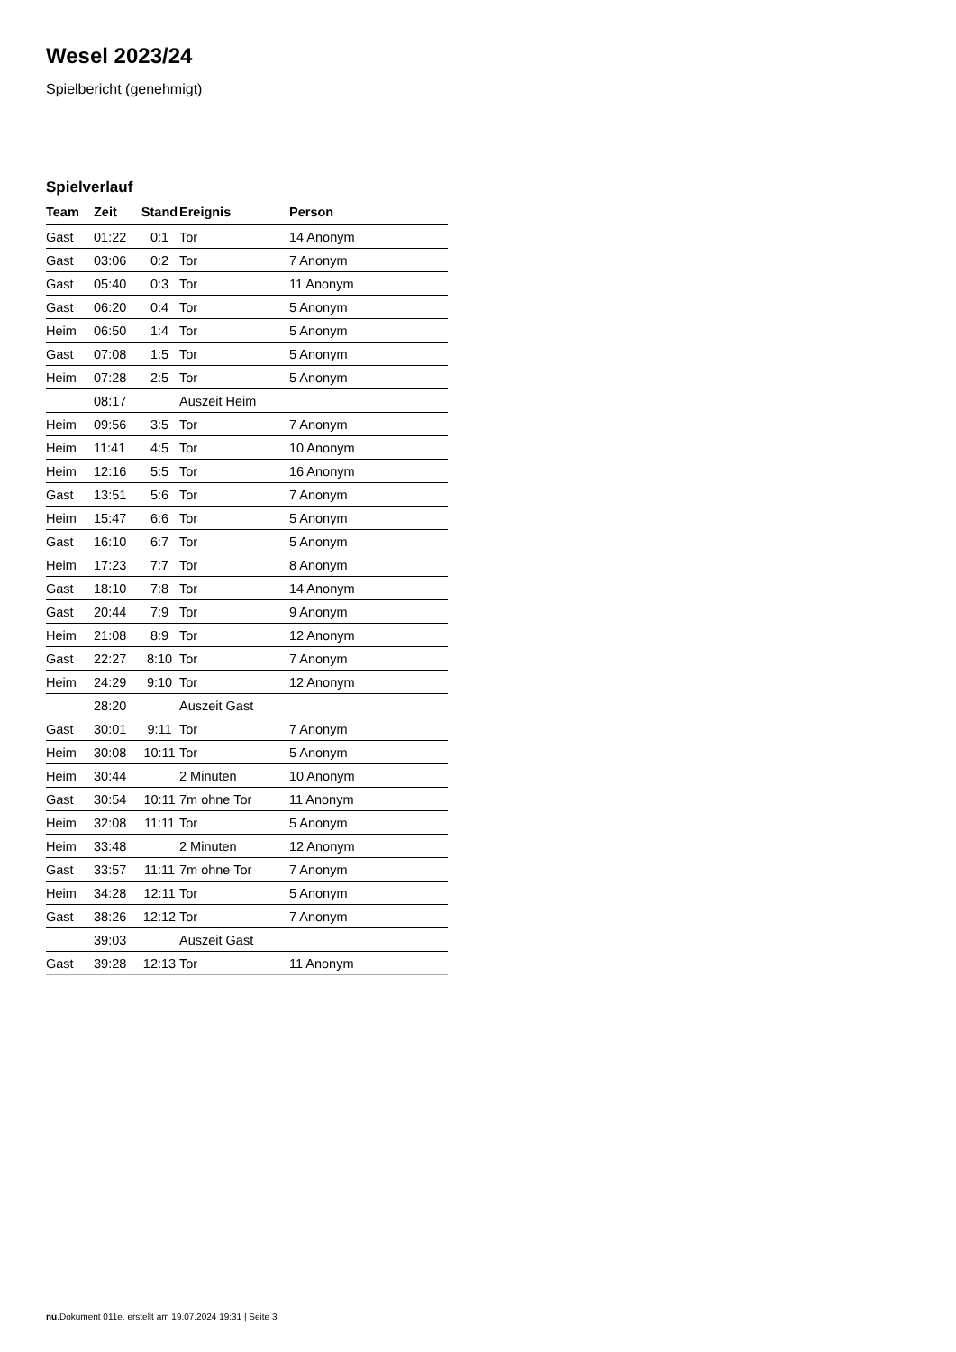Wesel 2023/24
Spielbericht (genehmigt)
Spielverlauf
| Team | Zeit | Stand | Ereignis | Person |
| --- | --- | --- | --- | --- |
| Gast | 01:22 | 0:1 | Tor | 14 Anonym |
| Gast | 03:06 | 0:2 | Tor | 7 Anonym |
| Gast | 05:40 | 0:3 | Tor | 11 Anonym |
| Gast | 06:20 | 0:4 | Tor | 5 Anonym |
| Heim | 06:50 | 1:4 | Tor | 5 Anonym |
| Gast | 07:08 | 1:5 | Tor | 5 Anonym |
| Heim | 07:28 | 2:5 | Tor | 5 Anonym |
| | 08:17 | | Auszeit Heim | |
| Heim | 09:56 | 3:5 | Tor | 7 Anonym |
| Heim | 11:41 | 4:5 | Tor | 10 Anonym |
| Heim | 12:16 | 5:5 | Tor | 16 Anonym |
| Gast | 13:51 | 5:6 | Tor | 7 Anonym |
| Heim | 15:47 | 6:6 | Tor | 5 Anonym |
| Gast | 16:10 | 6:7 | Tor | 5 Anonym |
| Heim | 17:23 | 7:7 | Tor | 8 Anonym |
| Gast | 18:10 | 7:8 | Tor | 14 Anonym |
| Gast | 20:44 | 7:9 | Tor | 9 Anonym |
| Heim | 21:08 | 8:9 | Tor | 12 Anonym |
| Gast | 22:27 | 8:10 | Tor | 7 Anonym |
| Heim | 24:29 | 9:10 | Tor | 12 Anonym |
| | 28:20 | | Auszeit Gast | |
| Gast | 30:01 | 9:11 | Tor | 7 Anonym |
| Heim | 30:08 | 10:11 | Tor | 5 Anonym |
| Heim | 30:44 | | 2 Minuten | 10 Anonym |
| Gast | 30:54 | 10:11 | 7m ohne Tor | 11 Anonym |
| Heim | 32:08 | 11:11 | Tor | 5 Anonym |
| Heim | 33:48 | | 2 Minuten | 12 Anonym |
| Gast | 33:57 | 11:11 | 7m ohne Tor | 7 Anonym |
| Heim | 34:28 | 12:11 | Tor | 5 Anonym |
| Gast | 38:26 | 12:12 | Tor | 7 Anonym |
| | 39:03 | | Auszeit Gast | |
| Gast | 39:28 | 12:13 | Tor | 11 Anonym |
nu.Dokument 011e, erstellt am 19.07.2024 19:31 | Seite 3